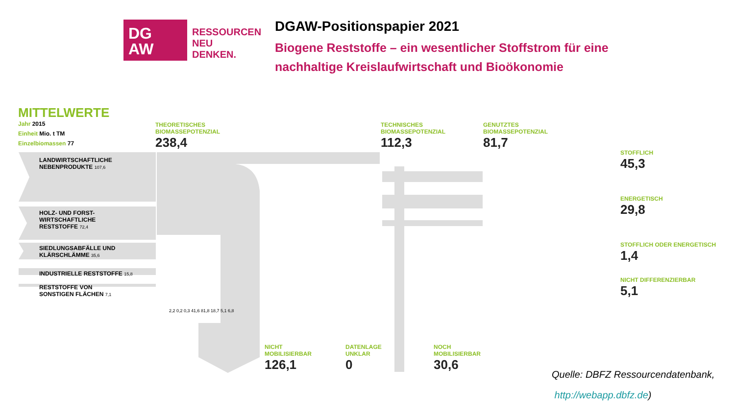DG
AW
RESSOURCEN
NEU
DENKEN.
DGAW-Positionspapier 2021
Biogene Reststoffe – ein wesentlicher Stoffstrom für eine
nachhaltige Kreislaufwirtschaft und Bioökonomie
MITTELWERTE
Jahr 2015
Einheit Mio. t TM
Einzelbiomassen 77
LANDWIRTSCHAFTLICHE
NEBENPRODUKTE 107,6
HOLZ- UND FORST-
WIRTSCHAFTLICHE
RESTSTOFFE 72,4
SIEDLUNGSABFÄLLE UND
KLÄRSCHLÄMME 35,6
INDUSTRIELLE RESTSTOFFE 15,8
RESTSTOFFE VON
SONSTIGEN FLÄCHEN 7,1
THEORETISCHES
BIOMASSEPOTENZIAL
238,4
TECHNISCHES
BIOMASSEPOTENZIAL
112,3
GENUTZTES
BIOMASSEPOTENZIAL
81,7
STOFFLICH
45,3
ENERGETISCH
29,8
STOFFLICH ODER ENERGETISCH
1,4
NICHT DIFFERENZIERBAR
5,1
NICHT
MOBILISIERBAR
126,1
DATENLAGE
UNKLAR
0
NOCH
MOBILISIERBAR
30,6
2,2 0,2 0,3 41,6 81,8 18,7 5,1 6,8
Quelle: DBFZ Ressourcendatenbank,
http://webapp.dbfz.de)